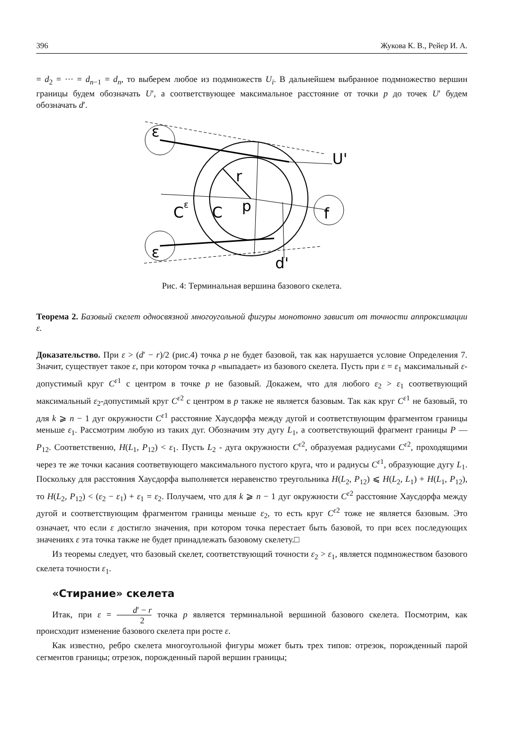396 Жукова К. В., Рейер И. А.
= d<sub>2</sub> = ··· = d<sub>n−1</sub> = d<sub>n</sub>, то выберем любое из подмножеств U<sub>i</sub>. В дальнейшем выбранное подмножество вершин границы будем обозначать U′, а соответствующее максимальное расстояние от точки p до точек U′ будем обозначать d′.
ε
ε
U'
r
C
C
p
f
d'
ε
Рис. 4: Терминальная вершина базового скелета.
Теорема 2. Базовый скелет односвязной многоугольной фигуры монотонно зависит от точности аппроксимации ε.
Доказательство. При ε > (d′ − r)/2 (рис.4) точка p не будет базовой, так как нарушается условие Определения 7. Значит, существует такое ε, при котором точка p «выпадает» из базового скелета. Пусть при ε = ε<sub>1</sub> максимальный ε-допустимый круг C<sup>ε1</sup> с центром в точке p не базовый. Докажем, что для любого ε<sub>2</sub> > ε<sub>1</sub> соответвующий максимальный ε<sub>2</sub>-допустимый круг C<sup>ε2</sup> с центром в p также не является базовым. Так как круг C<sup>ε1</sup> не базовый, то для k ⩾ n − 1 дуг окружности C<sup>ε1</sup> расстояние Хаусдорфа между дугой и соответствующим фрагментом границы меньше ε<sub>1</sub>. Рассмотрим любую из таких дуг. Обозначим эту дугу L<sub>1</sub>, а соответствующий фрагмент границы P — P<sub>12</sub>. Соответственно, H(L<sub>1</sub>, P<sub>12</sub>) < ε<sub>1</sub>. Пусть L<sub>2</sub> - дуга окружности C<sup>ε2</sup>, образуемая радиусами C<sup>ε2</sup>, проходящими через те же точки касания соответвующего максимального пустого круга, что и радиусы C<sup>ε1</sup>, образующие дугу L<sub>1</sub>. Поскольку для расстояния Хаусдорфа выполняется неравенство треугольника H(L<sub>2</sub>, P<sub>12</sub>) ⩽ H(L<sub>2</sub>, L<sub>1</sub>) + H(L<sub>1</sub>, P<sub>12</sub>), то H(L<sub>2</sub>, P<sub>12</sub>) < (ε<sub>2</sub> − ε<sub>1</sub>) + ε<sub>1</sub> = ε<sub>2</sub>. Получаем, что для k ⩾ n − 1 дуг окружности C<sup>ε2</sup> расстояние Хаусдорфа между дугой и соответствующим фрагментом границы меньше ε<sub>2</sub>, то есть круг C<sup>ε2</sup> тоже не является базовым. Это означает, что если ε достигло значения, при котором точка перестает быть базовой, то при всех последующих значениях ε эта точка также не будет принадлежать базовому скелету.□
Из теоремы следует, что базовый скелет, соответствующий точности ε<sub>2</sub> > ε<sub>1</sub>, является подмножеством базового скелета точности ε<sub>1</sub>.
«Стирание» скелета
Итак, при ε = d′ − r 2 точка p является терминальной вершиной базового скелета. Посмотрим, как происходит изменение базового скелета при росте ε.
Как известно, ребро скелета многоугольной фигуры может быть трех типов: отрезок, порожденный парой сегментов границы; отрезок, порожденный парой вершин границы;